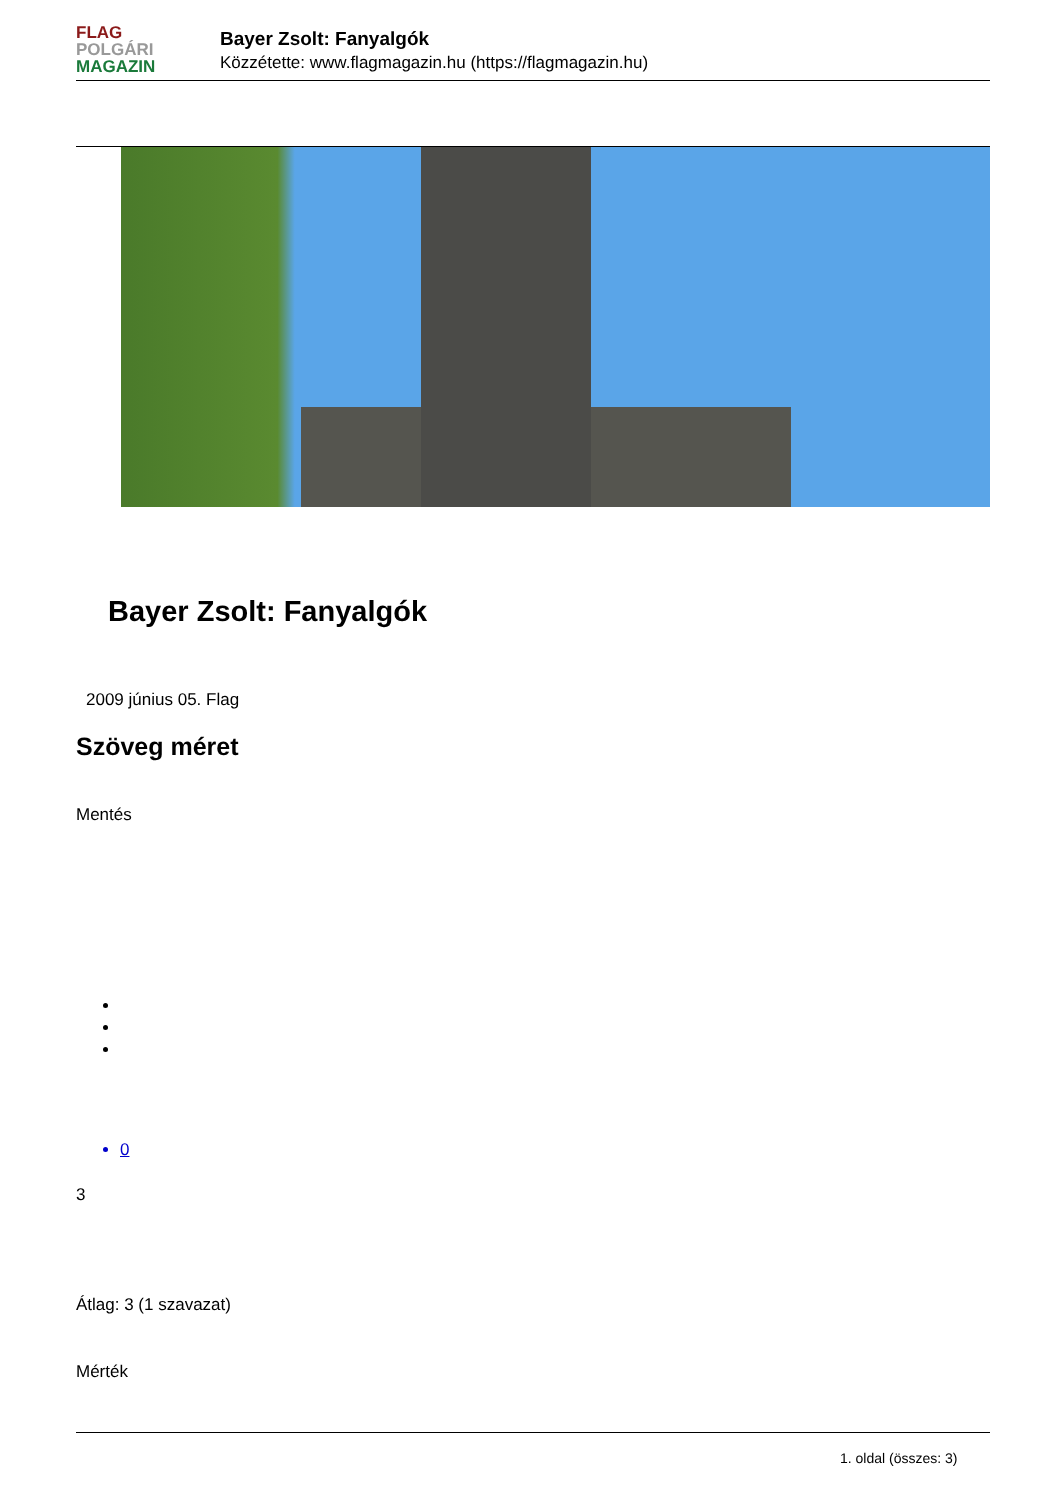FLAG
POLGÁRI
MAGAZIN
Bayer Zsolt: Fanyalgók
Közzétette: www.flagmagazin.hu (https://flagmagazin.hu)
Bayer Zsolt: Fanyalgók
2009 június 05. Flag
Szöveg méret
Mentés
0
3
Átlag: 3 (1 szavazat)
Mérték
1. oldal (összes: 3)